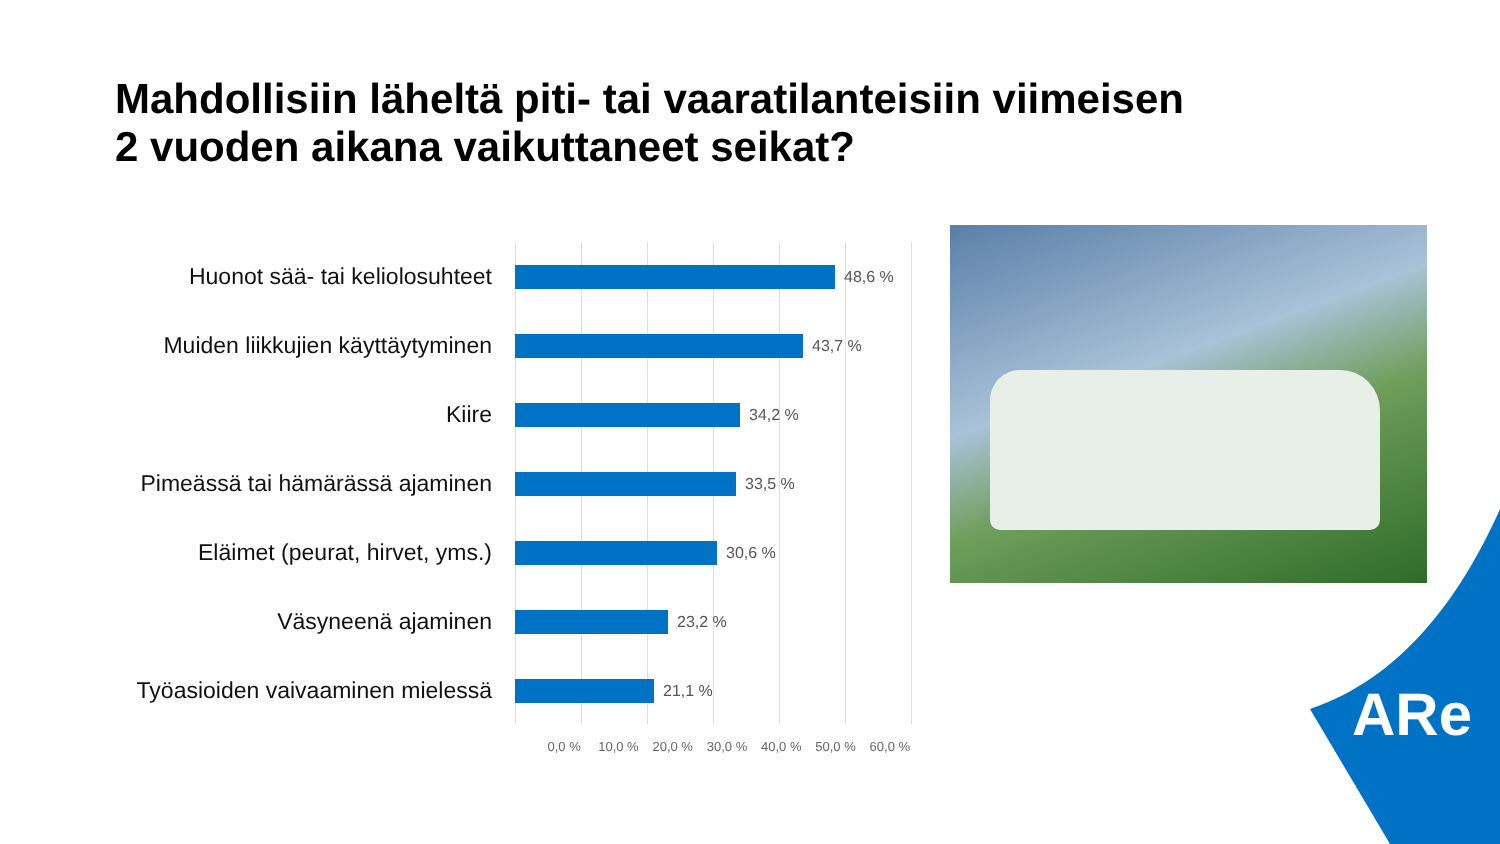Mahdollisiin läheltä piti- tai vaaratilanteisiin viimeisen
2 vuoden aikana vaikuttaneet seikat?
Huonot sää- tai keliolosuhteet
48,6 %
Muiden liikkujien käyttäytyminen
43,7 %
Kiire
34,2 %
Pimeässä tai hämärässä ajaminen
33,5 %
Eläimet (peurat, hirvet, yms.)
30,6 %
Väsyneenä ajaminen
23,2 %
Työasioiden vaivaaminen mielessä
21,1 %
0,0 % 10,0 % 20,0 % 30,0 % 40,0 % 50,0 % 60,0 %
ARe